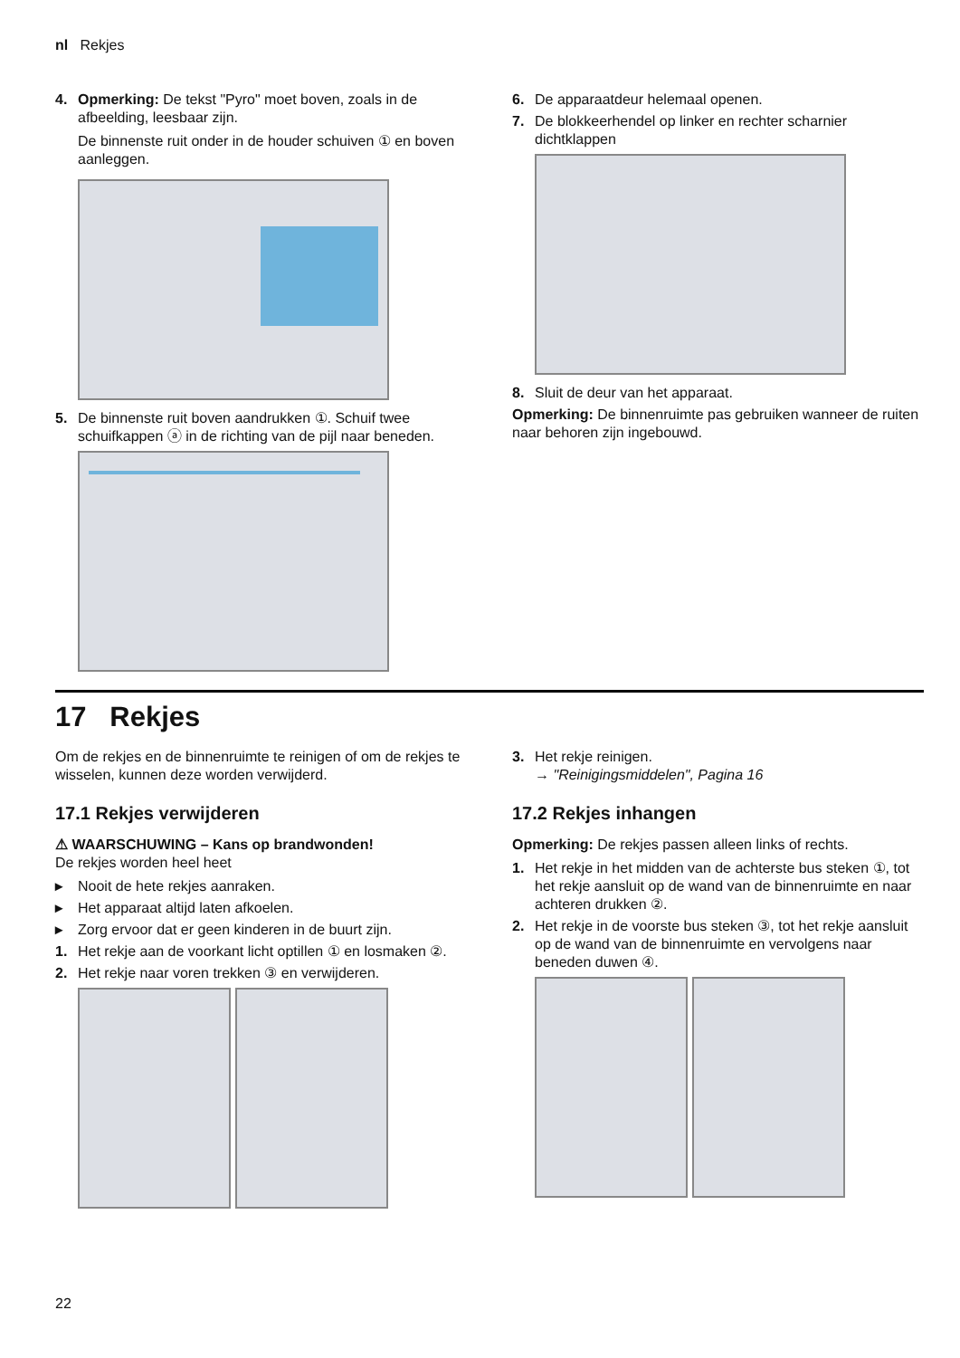nl Rekjes
4. Opmerking: De tekst "Pyro" moet boven, zoals in de afbeelding, leesbaar zijn.
De binnenste ruit onder in de houder schuiven ① en boven aanleggen.
5. De binnenste ruit boven aandrukken ①. Schuif twee schuifkappen ⓐ in de richting van de pijl naar beneden.
6. De apparaatdeur helemaal openen.
7. De blokkeerhendel op linker en rechter scharnier dichtklappen
8. Sluit de deur van het apparaat.
Opmerking: De binnenruimte pas gebruiken wanneer de ruiten naar behoren zijn ingebouwd.
17 Rekjes
Om de rekjes en de binnenruimte te reinigen of om de rekjes te wisselen, kunnen deze worden verwijderd.
17.1 Rekjes verwijderen
⚠ WAARSCHUWING – Kans op brandwonden!
De rekjes worden heel heet
▸ Nooit de hete rekjes aanraken.
▸ Het apparaat altijd laten afkoelen.
▸ Zorg ervoor dat er geen kinderen in de buurt zijn.
1. Het rekje aan de voorkant licht optillen ① en losmaken ②.
2. Het rekje naar voren trekken ③ en verwijderen.
3. Het rekje reinigen.
→ "Reinigingsmiddelen", Pagina 16
17.2 Rekjes inhangen
Opmerking: De rekjes passen alleen links of rechts.
1. Het rekje in het midden van de achterste bus steken ①, tot het rekje aansluit op de wand van de binnenruimte en naar achteren drukken ②.
2. Het rekje in de voorste bus steken ③, tot het rekje aansluit op de wand van de binnenruimte en vervolgens naar beneden duwen ④.
22